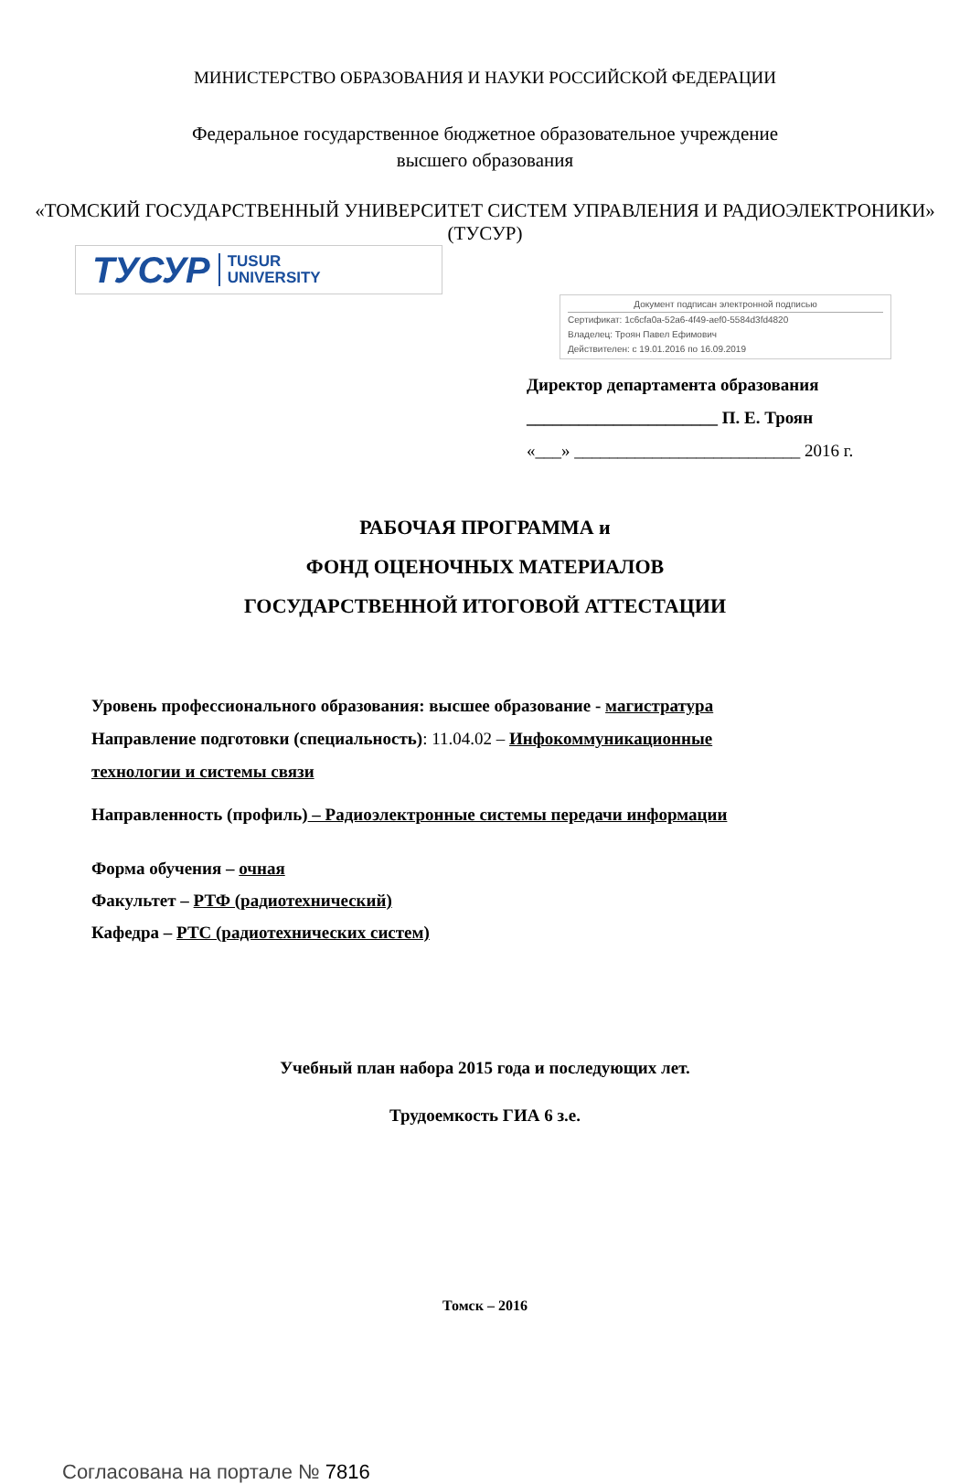МИНИСТЕРСТВО ОБРАЗОВАНИЯ И НАУКИ РОССИЙСКОЙ ФЕДЕРАЦИИ
Федеральное государственное бюджетное образовательное учреждение
высшего образования
«ТОМСКИЙ ГОСУДАРСТВЕННЫЙ УНИВЕРСИТЕТ СИСТЕМ УПРАВЛЕНИЯ И РАДИОЭЛЕКТРОНИКИ» (ТУСУР)
ТУСУР TUSUR
UNIVERSITY
Документ подписан электронной подписью
Сертификат: 1c6cfa0a-52a6-4f49-aef0-5584d3fd4820
Владелец: Троян Павел Ефимович
Действителен: с 19.01.2016 по 16.09.2019
Директор департамента образования
______________________ П. Е. Троян
«___» __________________________ 2016 г.
РАБОЧАЯ ПРОГРАММА и
ФОНД ОЦЕНОЧНЫХ МАТЕРИАЛОВ
ГОСУДАРСТВЕННОЙ ИТОГОВОЙ АТТЕСТАЦИИ
Уровень профессионального образования: высшее образование - магистратура
Направление подготовки (специальность): 11.04.02 – Инфокоммуникационные
технологии и системы связи
Направленность (профиль) – Радиоэлектронные системы передачи информации
Форма обучения – очная
Факультет – РТФ (радиотехнический)
Кафедра – РТС (радиотехнических систем)
Учебный план набора 2015 года и последующих лет.
Трудоемкость ГИА 6 з.е.
Томск – 2016
Согласована на портале № 7816